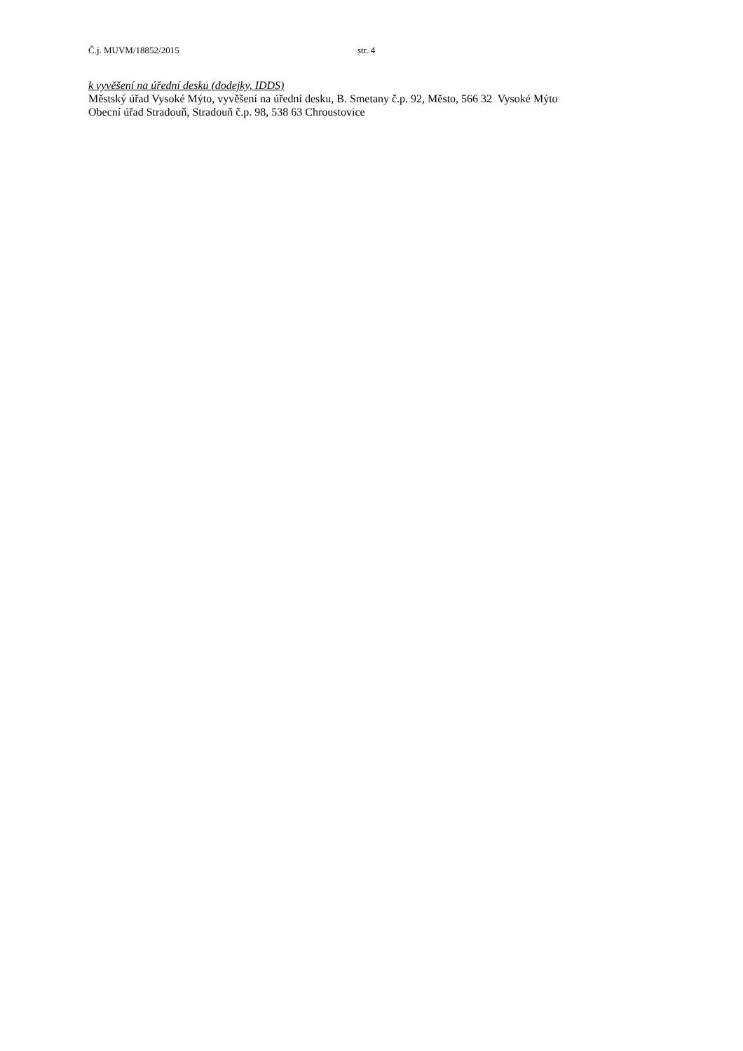Č.j. MUVM/18852/2015 str. 4
k vyvěšení na úřední desku (dodejky, IDDS)
Městský úřad Vysoké Mýto, vyvěšení na úřední desku, B. Smetany č.p. 92, Město, 566 32 Vysoké Mýto
Obecní úřad Stradouň, Stradouň č.p. 98, 538 63 Chroustovice